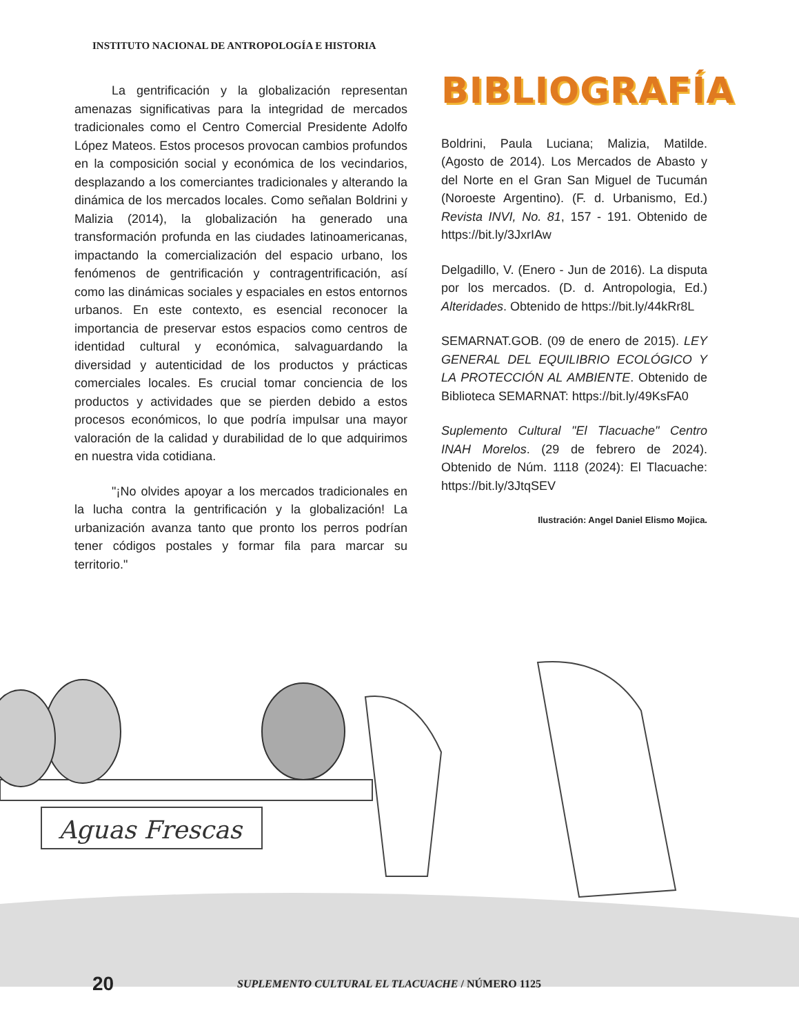INSTITUTO NACIONAL DE ANTROPOLOGÍA E HISTORIA
La gentrificación y la globalización representan amenazas significativas para la integridad de mercados tradicionales como el Centro Comercial Presidente Adolfo López Mateos. Estos procesos provocan cambios profundos en la composición social y económica de los vecindarios, desplazando a los comerciantes tradicionales y alterando la dinámica de los mercados locales. Como señalan Boldrini y Malizia (2014), la globalización ha generado una transformación profunda en las ciudades latinoamericanas, impactando la comercialización del espacio urbano, los fenómenos de gentrificación y contragentrificación, así como las dinámicas sociales y espaciales en estos entornos urbanos. En este contexto, es esencial reconocer la importancia de preservar estos espacios como centros de identidad cultural y económica, salvaguardando la diversidad y autenticidad de los productos y prácticas comerciales locales. Es crucial tomar conciencia de los productos y actividades que se pierden debido a estos procesos económicos, lo que podría impulsar una mayor valoración de la calidad y durabilidad de lo que adquirimos en nuestra vida cotidiana.
"¡No olvides apoyar a los mercados tradicionales en la lucha contra la gentrificación y la globalización! La urbanización avanza tanto que pronto los perros podrían tener códigos postales y formar fila para marcar su territorio."
BIBLIOGRAFÍA
Boldrini, Paula Luciana; Malizia, Matilde. (Agosto de 2014). Los Mercados de Abasto y del Norte en el Gran San Miguel de Tucumán (Noroeste Argentino). (F. d. Urbanismo, Ed.) Revista INVI, No. 81, 157 - 191. Obtenido de https://bit.ly/3JxrIAw
Delgadillo, V. (Enero - Jun de 2016). La disputa por los mercados. (D. d. Antropologia, Ed.) Alteridades. Obtenido de https://bit.ly/44kRr8L
SEMARNAT.GOB. (09 de enero de 2015). LEY GENERAL DEL EQUILIBRIO ECOLÓGICO Y LA PROTECCIÓN AL AMBIENTE. Obtenido de Biblioteca SEMARNAT: https://bit.ly/49KsFA0
Suplemento Cultural "El Tlacuache" Centro INAH Morelos. (29 de febrero de 2024). Obtenido de Núm. 1118 (2024): El Tlacuache: https://bit.ly/3JtqSEV
Ilustración: Angel Daniel Elismo Mojica.
Aguas Frescas
20 SUPLEMENTO CULTURAL EL TLACUACHE / NÚMERO 1125